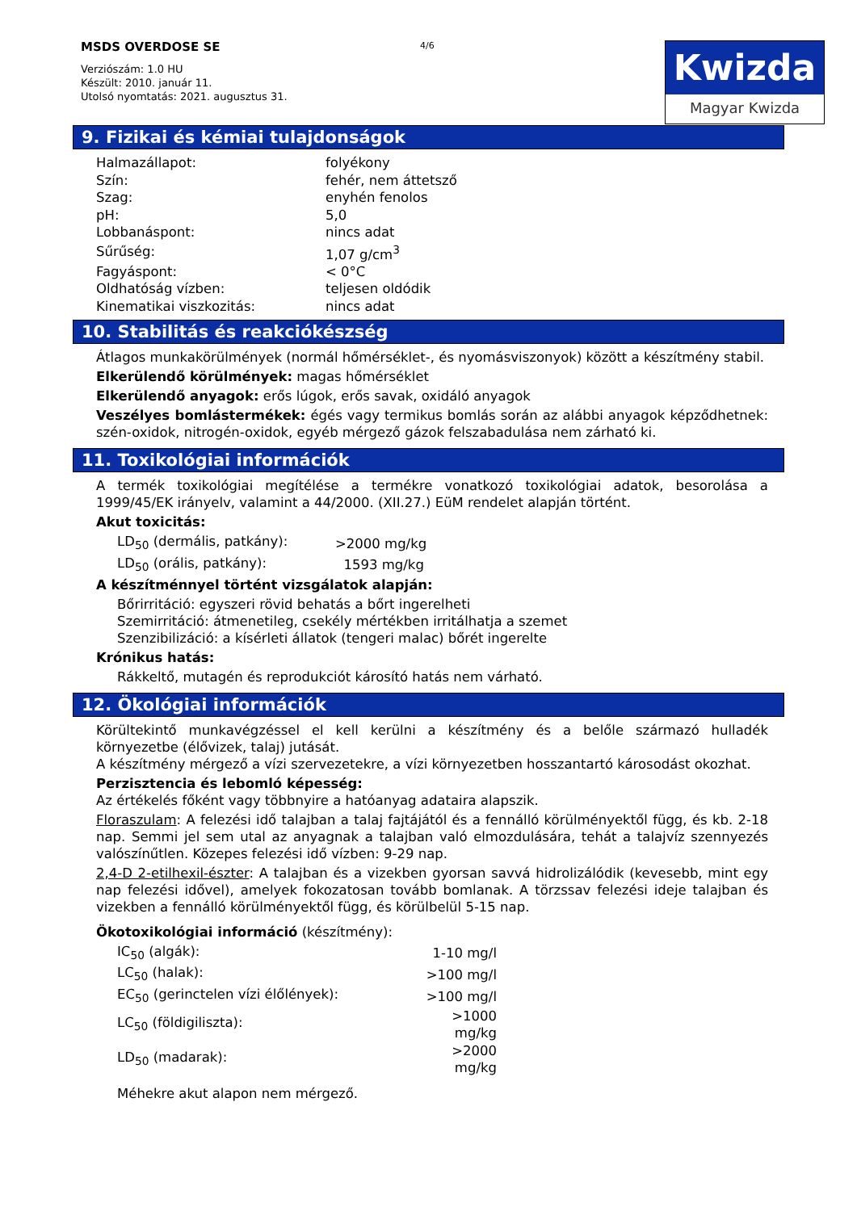MSDS OVERDOSE SE
Verziószám: 1.0 HU
Készült: 2010. január 11.
Utolsó nyomtatás: 2021. augusztus 31.
4/6
Kwizda
Magyar Kwizda
9. Fizikai és kémiai tulajdonságok
| Halmazállapot: | folyékony |
| Szín: | fehér, nem áttetsző |
| Szag: | enyhén fenolos |
| pH: | 5,0 |
| Lobbanáspont: | nincs adat |
| Sűrűség: | 1,07 g/cm<sup>3</sup> |
| Fagyáspont: | < 0°C |
| Oldhatóság vízben: | teljesen oldódik |
| Kinematikai viszkozitás: | nincs adat |
10. Stabilitás és reakciókészség
Átlagos munkakörülmények (normál hőmérséklet-, és nyomásviszonyok) között a készítmény stabil.
Elkerülendő körülmények: magas hőmérséklet
Elkerülendő anyagok: erős lúgok, erős savak, oxidáló anyagok
Veszélyes bomlástermékek: égés vagy termikus bomlás során az alábbi anyagok képződhetnek: szén-oxidok, nitrogén-oxidok, egyéb mérgező gázok felszabadulása nem zárható ki.
11. Toxikológiai információk
A termék toxikológiai megítélése a termékre vonatkozó toxikológiai adatok, besorolása a 1999/45/EK irányelv, valamint a 44/2000. (XII.27.) EüM rendelet alapján történt.
Akut toxicitás:
| LD<sub>50</sub> (dermális, patkány): | >2000 mg/kg |
| LD<sub>50</sub> (orális, patkány): | 1593 mg/kg |
A készítménnyel történt vizsgálatok alapján:
Bőrirritáció: egyszeri rövid behatás a bőrt ingerelheti
Szemirritáció: átmenetileg, csekély mértékben irritálhatja a szemet
Szenzibilizáció: a kísérleti állatok (tengeri malac) bőrét ingerelte
Krónikus hatás:
Rákkeltő, mutagén és reprodukciót károsító hatás nem várható.
12. Ökológiai információk
Körültekintő munkavégzéssel el kell kerülni a készítmény és a belőle származó hulladék környezetbe (élővizek, talaj) jutását.
A készítmény mérgező a vízi szervezetekre, a vízi környezetben hosszantartó károsodást okozhat.
Perzisztencia és lebomló képesség:
Az értékelés főként vagy többnyire a hatóanyag adataira alapszik.
Floraszulam: A felezési idő talajban a talaj fajtájától és a fennálló körülményektől függ, és kb. 2-18 nap. Semmi jel sem utal az anyagnak a talajban való elmozdulására, tehát a talajvíz szennyezés valószínűtlen. Közepes felezési idő vízben: 9-29 nap.
2,4-D 2-etilhexil-észter: A talajban és a vizekben gyorsan savvá hidrolizálódik (kevesebb, mint egy nap felezési idővel), amelyek fokozatosan tovább bomlanak. A törzssav felezési ideje talajban és vizekben a fennálló körülményektől függ, és körülbelül 5-15 nap.
Ökotoxikológiai információ (készítmény):
| IC<sub>50</sub> (algák): | 1-10 mg/l |
| LC<sub>50</sub> (halak): | >100 mg/l |
| EC<sub>50</sub> (gerinctelen vízi élőlények): | >100 mg/l |
| LC<sub>50</sub> (földigiliszta): | >1000 mg/kg |
| LD<sub>50</sub> (madarak): | >2000 mg/kg |
Méhekre akut alapon nem mérgező.